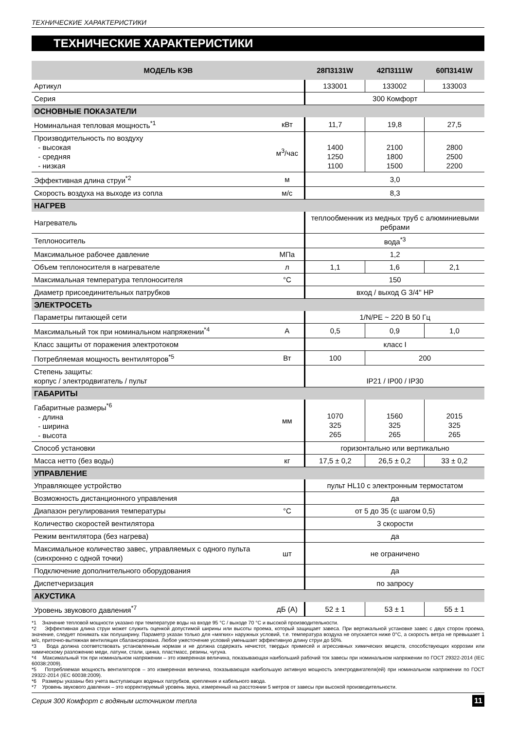ТЕХНИЧЕСКИЕ ХАРАКТЕРИСТИКИ
ТЕХНИЧЕСКИЕ ХАРАКТЕРИСТИКИ
| МОДЕЛЬ КЭВ | | 28П3131W | 42П3111W | 60П3141W |
| --- | --- | --- | --- | --- |
| Артикул | | 133001 | 133002 | 133003 |
| Серия | | 300 Комфорт | | |
| ОСНОВНЫЕ ПОКАЗАТЕЛИ | | | | |
| Номинальная тепловая мощность<sup>*1</sup> | кВт | 11,7 | 19,8 | 27,5 |
| Производительность по воздуху - высокая - средняя - низкая | м<sup>3</sup>/час | 1400 1250 1100 | 2100 1800 1500 | 2800 2500 2200 |
| Эффективная длина струи<sup>*2</sup> | м | 3,0 | | |
| Скорость воздуха на выходе из сопла | м/с | 8,3 | | |
| НАГРЕВ | | | | |
| Нагреватель | | теплообменник из медных труб с алюминиевыми ребрами | | |
| Теплоноситель | | вода<sup>*3</sup> | | |
| Максимальное рабочее давление | МПа | 1,2 | | |
| Объем теплоносителя в нагревателе | л | 1,1 | 1,6 | 2,1 |
| Максимальная температура теплоносителя | °C | 150 | | |
| Диаметр присоединительных патрубков | | вход / выход G 3/4" НР | | |
| ЭЛЕКТРОСЕТЬ | | | | |
| Параметры питающей сети | | 1/N/PE ~ 220 В 50 Гц | | |
| Максимальный ток при номинальном напряжении<sup>*4</sup> | А | 0,5 | 0,9 | 1,0 |
| Класс защиты от поражения электротоком | | класс I | | |
| Потребляемая мощность вентиляторов<sup>*5</sup> | Вт | 100 | 200 | |
| Степень защиты: корпус / электродвигатель / пульт | | IP21 / IP00 / IP30 | | |
| ГАБАРИТЫ | | | | |
| Габаритные размеры<sup>*6</sup> - длина - ширина - высота | мм | 1070 325 265 | 1560 325 265 | 2015 325 265 |
| Способ установки | | горизонтально или вертикально | | |
| Масса нетто (без воды) | кг | 17,5 ± 0,2 | 26,5 ± 0,2 | 33 ± 0,2 |
| УПРАВЛЕНИЕ | | | | |
| Управляющее устройство | | пульт HL10 с электронным термостатом | | |
| Возможность дистанционного управления | | да | | |
| Диапазон регулирования температуры | °C | от 5 до 35 (с шагом 0,5) | | |
| Количество скоростей вентилятора | | 3 скорости | | |
| Режим вентилятора (без нагрева) | | да | | |
| Максимальное количество завес, управляемых с одного пульта (синхронно с одной точки) | шт | не ограничено | | |
| Подключение дополнительного оборудования | | да | | |
| Диспетчеризация | | по запросу | | |
| АКУСТИКА | | | | |
| Уровень звукового давления<sup>*7</sup> | дБ (А) | 52 ± 1 | 53 ± 1 | 55 ± 1 |
*1 Значение тепловой мощности указано при температуре воды на входе 95 °C / выходе 70 °C и высокой производительности.
*2 Эффективная длина струи может служить оценкой допустимой ширины или высоты проема, который защищает завеса. При вертикальной установке завес с двух сторон проема, значение, следует понимать как полуширину. Параметр указан только для «мягких» наружных условий, т.е. температура воздуха не опускается ниже 0°С, а скорость ветра не превышает 1 м/с, приточно-вытяжная вентиляция сбалансирована. Любое ужесточение условий уменьшает эффективную длину струи до 50%.
*3 Вода должна соответствовать установленным нормам и не должна содержать нечистот, твердых примесей и агрессивных химических веществ, способствующих коррозии или химическому разложению меди, латуни, стали, цинка, пластмасс, резины, чугуна.
*4 Максимальный ток при номинальном напряжении – это измеренная величина, показывающая наибольший рабочий ток завесы при номинальном напряжении по ГОСТ 29322-2014 (IEC 60038:2009).
*5 Потребляемая мощность вентиляторов – это измеренная величина, показывающая наибольшую активную мощность электродвигателя(ей) при номинальном напряжении по ГОСТ 29322-2014 (IEC 60038:2009).
*6 Размеры указаны без учета выступающих водяных патрубков, крепления и кабельного ввода.
*7 Уровень звукового давления – это корректируемый уровень звука, измеренный на расстоянии 5 метров от завесы при высокой производительности.
Серия 300 Комфорт с водяным источником тепла 11